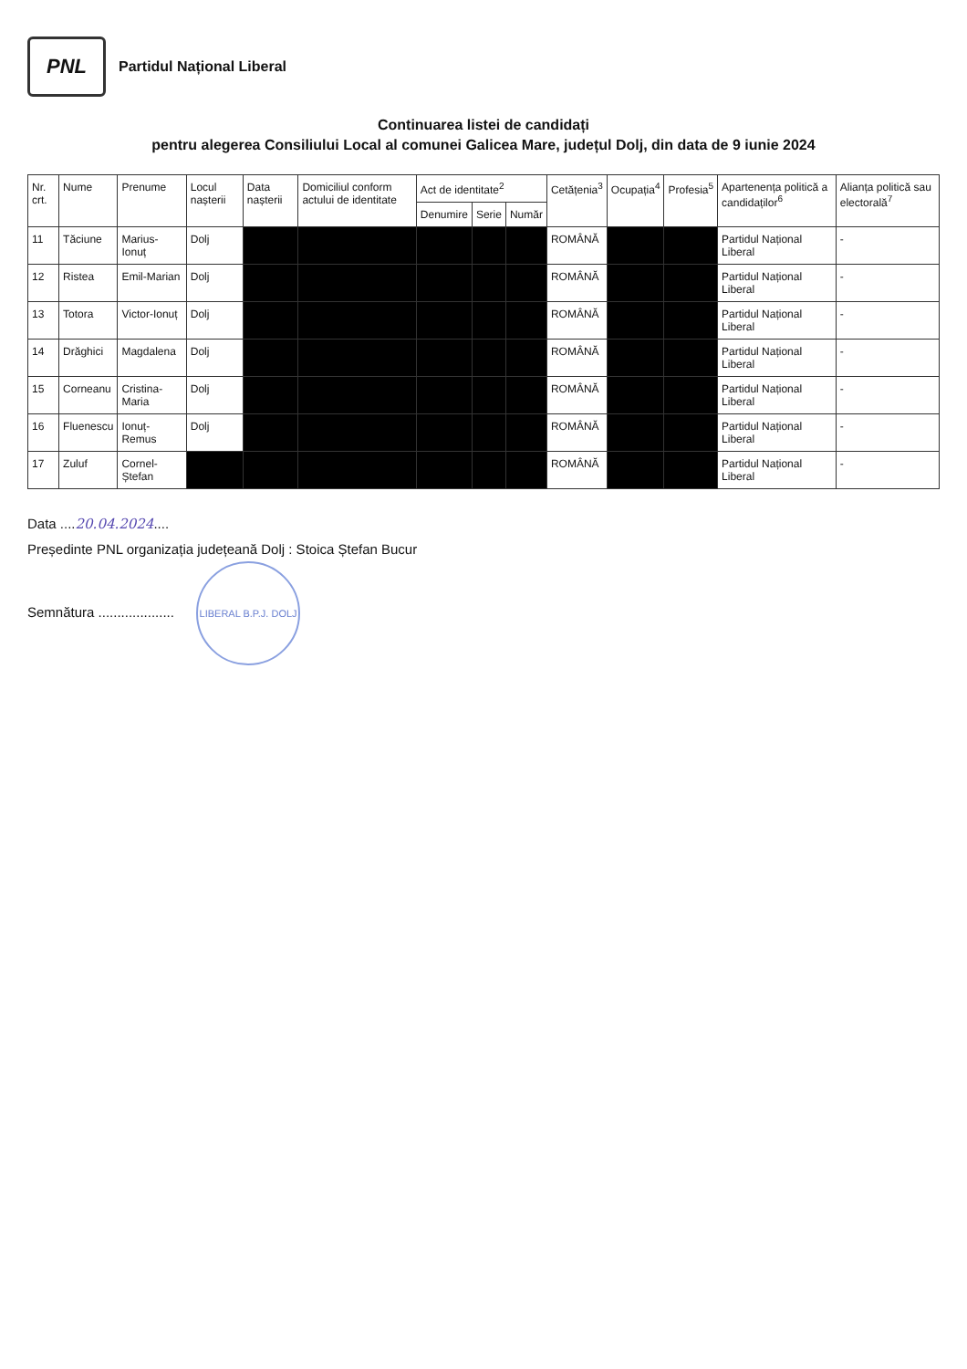PNL
Partidul Național Liberal
Continuarea listei de candidați
pentru alegerea Consiliului Local al comunei Galicea Mare, județul Dolj, din data de 9 iunie 2024
| Nr. crt. | Nume | Prenume | Locul nașterii | Data nașterii | Domiciliul conform actului de identitate | Act de identitate<sup>2</sup> | | | Cetățenia<sup>3</sup> | Ocupația<sup>4</sup> | Profesia<sup>5</sup> | Apartenența politică a candidaților<sup>6</sup> | Alianța politică sau electorală<sup>7</sup> |
| --- | --- | --- | --- | --- | --- | --- | --- | --- | --- | --- | --- | --- | --- |
| | | | | | | Denumire | Serie | Număr | | | | | |
| 11 | Tăciune | Marius-Ionuț | Dolj | | | | | | ROMÂNĂ | | | Partidul Național Liberal | - |
| 12 | Ristea | Emil-Marian | Dolj | | | | | | ROMÂNĂ | | | Partidul Național Liberal | - |
| 13 | Totora | Victor-Ionuț | Dolj | | | | | | ROMÂNĂ | | | Partidul Național Liberal | - |
| 14 | Drăghici | Magdalena | Dolj | | | | | | ROMÂNĂ | | | Partidul Național Liberal | - |
| 15 | Corneanu | Cristina-Maria | Dolj | | | | | | ROMÂNĂ | | | Partidul Național Liberal | - |
| 16 | Fluenescu | Ionuț-Remus | Dolj | | | | | | ROMÂNĂ | | | Partidul Național Liberal | - |
| 17 | Zuluf | Cornel-Ștefan | | | | | | | ROMÂNĂ | | | Partidul Național Liberal | - |
Data ....20.04.2024....
Președinte PNL organizația județeană Dolj : Stoica Ștefan Bucur
Semnătura .................... LIBERAL B.P.J. DOLJ